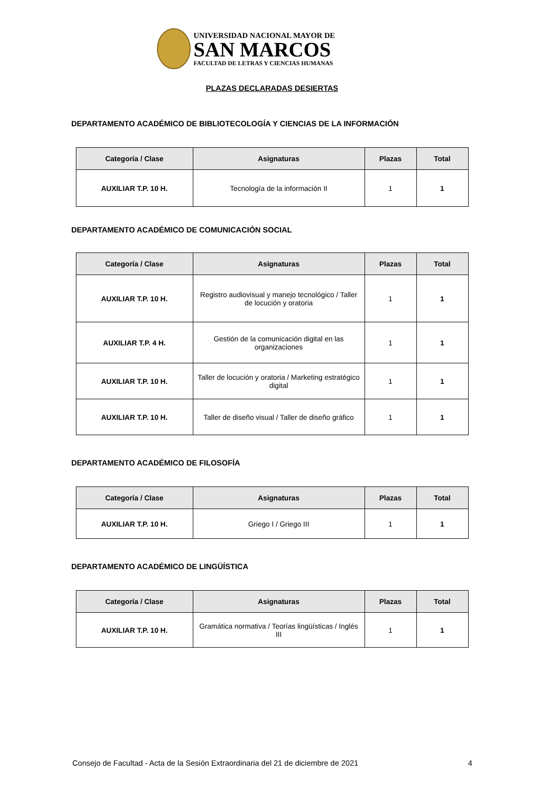UNIVERSIDAD NACIONAL MAYOR DE
SAN MARCOS
FACULTAD DE LETRAS Y CIENCIAS HUMANAS
PLAZAS DECLARADAS DESIERTAS
DEPARTAMENTO ACADÉMICO DE BIBLIOTECOLOGÍA Y CIENCIAS DE LA INFORMACIÓN
| Categoría / Clase | Asignaturas | Plazas | Total |
| --- | --- | --- | --- |
| AUXILIAR T.P. 10 H. | Tecnología de la información II | 1 | 1 |
DEPARTAMENTO ACADÉMICO DE COMUNICACIÓN SOCIAL
| Categoría / Clase | Asignaturas | Plazas | Total |
| --- | --- | --- | --- |
| AUXILIAR T.P. 10 H. | Registro audiovisual y manejo tecnológico / Taller de locución y oratoria | 1 | 1 |
| AUXILIAR T.P. 4 H. | Gestión de la comunicación digital en las organizaciones | 1 | 1 |
| AUXILIAR T.P. 10 H. | Taller de locución y oratoria / Marketing estratégico digital | 1 | 1 |
| AUXILIAR T.P. 10 H. | Taller de diseño visual / Taller de diseño gráfico | 1 | 1 |
DEPARTAMENTO ACADÉMICO DE FILOSOFÍA
| Categoría / Clase | Asignaturas | Plazas | Total |
| --- | --- | --- | --- |
| AUXILIAR T.P. 10 H. | Griego I / Griego III | 1 | 1 |
DEPARTAMENTO ACADÉMICO DE LINGÜÍSTICA
| Categoría / Clase | Asignaturas | Plazas | Total |
| --- | --- | --- | --- |
| AUXILIAR T.P. 10 H. | Gramática normativa / Teorías lingüísticas / Inglés III | 1 | 1 |
Consejo de Facultad - Acta de la Sesión Extraordinaria del 21 de diciembre de 2021 4